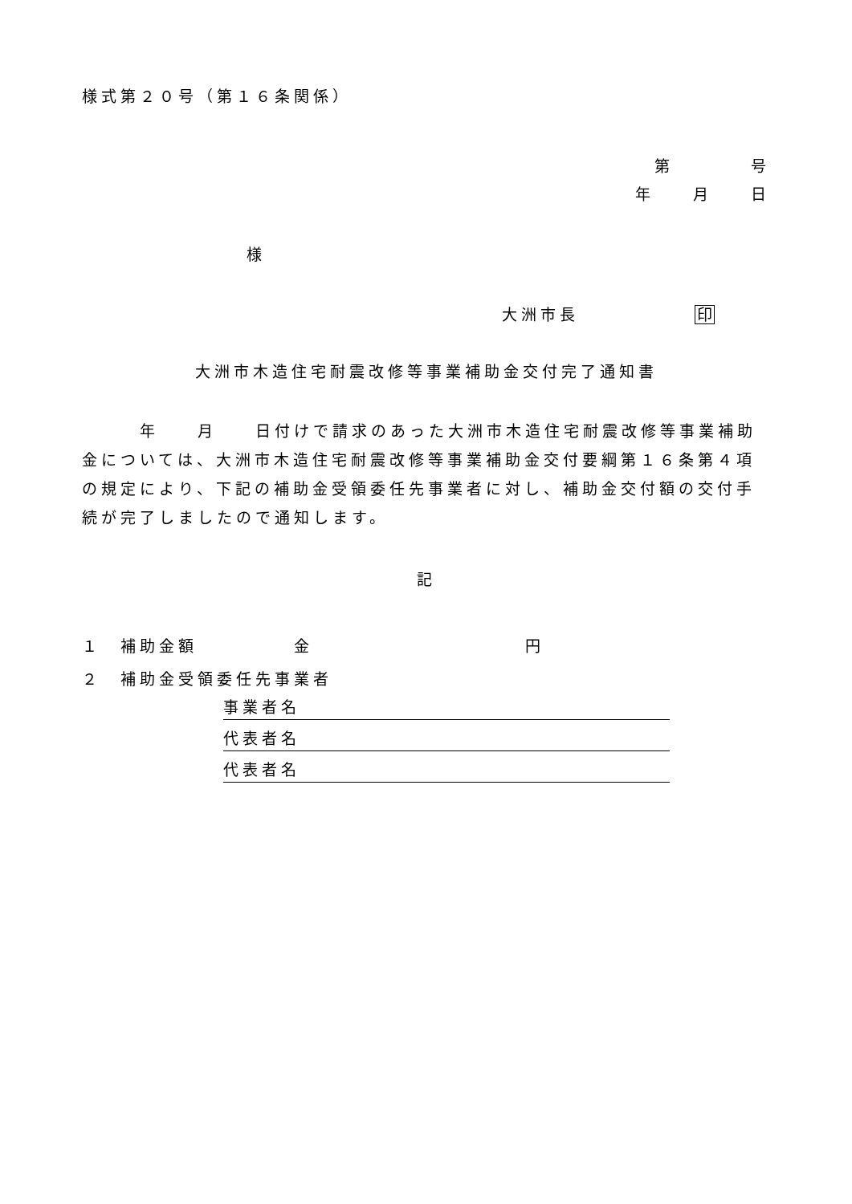様式第２０号（第１６条関係）
第　　　　号
年　　月　　日
様
大洲市長　　　　　　印
大洲市木造住宅耐震改修等事業補助金交付完了通知書
　　　年　　月　　日付けで請求のあった大洲市木造住宅耐震改修等事業補助金については、大洲市木造住宅耐震改修等事業補助金交付要綱第１６条第４項の規定により、下記の補助金受領委任先事業者に対し、補助金交付額の交付手続が完了しましたので通知します。
記
１　補助金額　　　　　金　　　　　　　　　　　円
２　補助金受領委任先事業者
事業者名
代表者名
代表者名